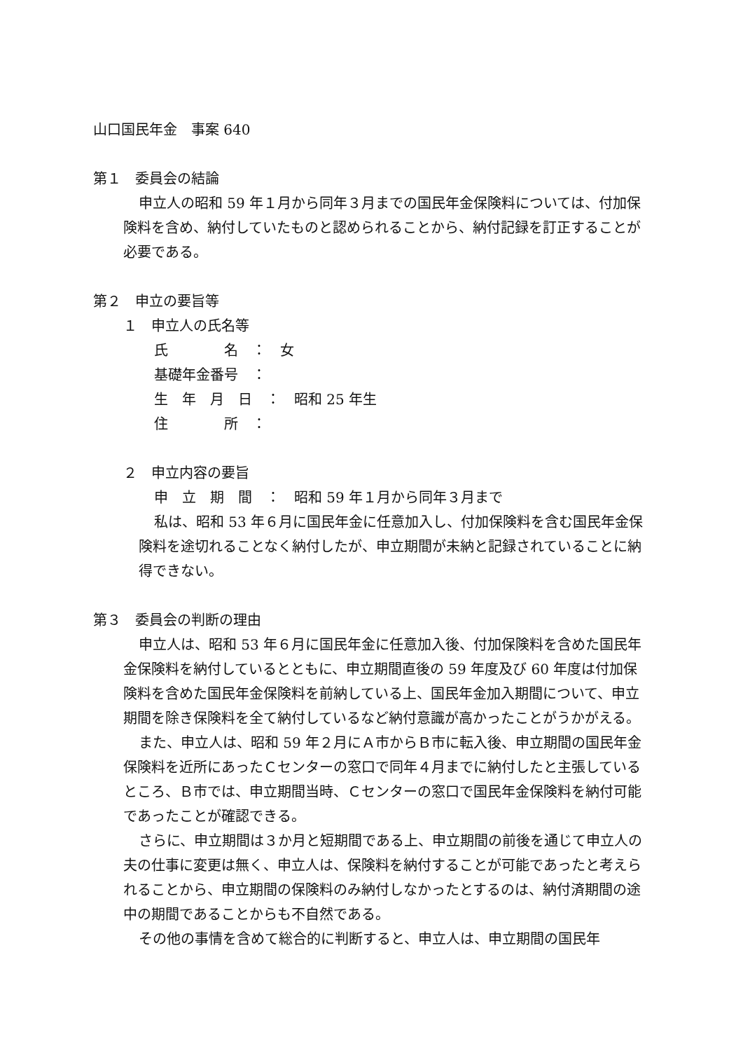山口国民年金　事案 640
第１　委員会の結論
申立人の昭和 59 年１月から同年３月までの国民年金保険料については、付加保険料を含め、納付していたものと認められることから、納付記録を訂正することが必要である。
第２　申立の要旨等
１　申立人の氏名等
氏　　　　名　：　女
基礎年金番号　：
生　年　月　日　：　昭和 25 年生
住　　　　所　：
２　申立内容の要旨
申　立　期　間　：　昭和 59 年１月から同年３月まで
私は、昭和 53 年６月に国民年金に任意加入し、付加保険料を含む国民年金保険料を途切れることなく納付したが、申立期間が未納と記録されていることに納得できない。
第３　委員会の判断の理由
申立人は、昭和 53 年６月に国民年金に任意加入後、付加保険料を含めた国民年金保険料を納付しているとともに、申立期間直後の 59 年度及び 60 年度は付加保険料を含めた国民年金保険料を前納している上、国民年金加入期間について、申立期間を除き保険料を全て納付しているなど納付意識が高かったことがうかがえる。
また、申立人は、昭和 59 年２月にＡ市からＢ市に転入後、申立期間の国民年金保険料を近所にあったＣセンターの窓口で同年４月までに納付したと主張しているところ、Ｂ市では、申立期間当時、Ｃセンターの窓口で国民年金保険料を納付可能であったことが確認できる。
さらに、申立期間は３か月と短期間である上、申立期間の前後を通じて申立人の夫の仕事に変更は無く、申立人は、保険料を納付することが可能であったと考えられることから、申立期間の保険料のみ納付しなかったとするのは、納付済期間の途中の期間であることからも不自然である。
その他の事情を含めて総合的に判断すると、申立人は、申立期間の国民年